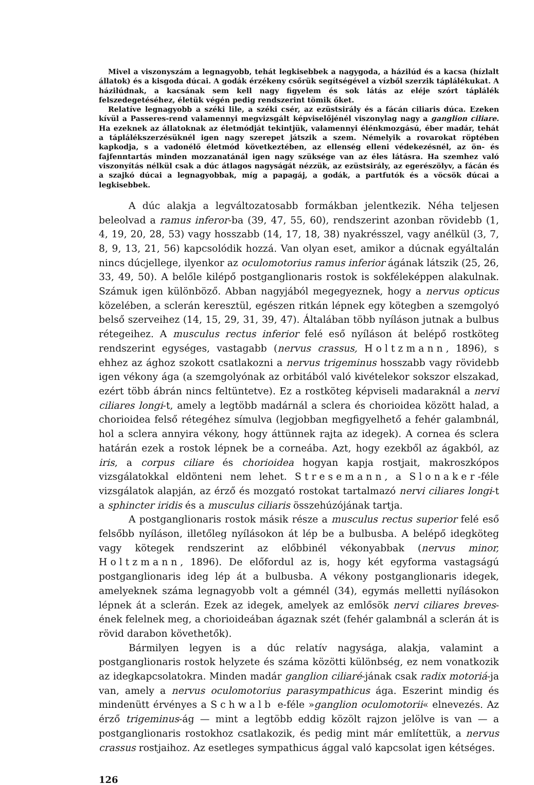Mivel a viszonyszám a legnagyobb, tehát legkisebbek a nagygoda, a házilúd és a kacsa (hízlalt állatok) és a kisgoda dúcai. A godák érzékeny csőrük segítségével a vízből szerzik táplálékukat. A házilúdnak, a kacsának sem kell nagy figyelem és sok látás az eléje szórt táplálék felszedegetéséhez, életük végén pedig rendszerint tömik őket.
Relatíve legnagyobb a széki lile, a széki csér, az ezüstsirály és a fácán ciliaris dúca. Ezeken kívül a Passeres-rend valamennyi megvizsgált képviselőjénél viszonylag nagy a ganglion ciliare. Ha ezeknek az állatoknak az életmódját tekintjük, valamennyi élénkmozgású, éber madár, tehát a táplálékszerzésüknél igen nagy szerepet játszik a szem. Némelyik a rovarokat röptében kapkodja, s a vadonélő életmód következtében, az ellenség elleni védekezésnél, az ön- és fajfenntartás minden mozzanatánál igen nagy szüksége van az éles látásra. Ha szemhez való viszonyítás nélkül csak a dúc átlagos nagyságát nézzük, az ezüstsirály, az egerészölyv, a fácán és a szajkó dúcai a legnagyobbak, míg a papagáj, a godák, a partfutók és a vöcsök dúcai a legkisebbek.
A dúc alakja a legváltozatosabb formákban jelentkezik. Néha teljesen beleolvad a ramus inferor-ba (39, 47, 55, 60), rendszerint azonban rövidebb (1, 4, 19, 20, 28, 53) vagy hosszabb (14, 17, 18, 38) nyakrésszel, vagy anélkül (3, 7, 8, 9, 13, 21, 56) kapcsolódik hozzá. Van olyan eset, amikor a dúcnak egyáltalán nincs dúcjellege, ilyenkor az oculomotorius ramus inferior ágának látszik (25, 26, 33, 49, 50). A belőle kilépő postganglionaris rostok is sokféleképpen alakulnak. Számuk igen különböző. Abban nagyjából megegyeznek, hogy a nervus opticus közelében, a sclerán keresztül, egészen ritkán lépnek egy kötegben a szemgolyó belső szerveihez (14, 15, 29, 31, 39, 47). Általában több nyíláson jutnak a bulbus rétegeihez. A musculus rectus inferior felé eső nyíláson át belépő rostköteg rendszerint egységes, vastagabb (nervus crassus, Holtzmann, 1896), s ehhez az ághoz szokott csatlakozni a nervus trigeminus hosszabb vagy rövidebb igen vékony ága (a szemgolyónak az orbitából való kivételekor sokszor elszakad, ezért több ábrán nincs feltüntetve). Ez a rostköteg képviseli madaraknál a nervi ciliares longi-t, amely a legtöbb madárnál a sclera és chorioidea között halad, a chorioidea felső rétegéhez símulva (legjobban megfigyelhető a fehér galambnál, hol a sclera annyira vékony, hogy áttünnek rajta az idegek). A cornea és sclera határán ezek a rostok lépnek be a corneába. Azt, hogy ezekből az ágakból, az iris, a corpus ciliare és chorioidea hogyan kapja rostjait, makroszkópos vizsgálatokkal eldönteni nem lehet. Stresemann, a Slonaker-féle vizsgálatok alapján, az érző és mozgató rostokat tartalmazó nervi ciliares longi-t a sphincter iridis és a musculus ciliaris összehúzójának tartja.
A postganglionaris rostok másik része a musculus rectus superior felé eső felsőbb nyíláson, illetőleg nyílásokon át lép be a bulbusba. A belépő idegköteg vagy kötegek rendszerint az előbbinél vékonyabbak (nervus minor, Holtzmann, 1896). De előfordul az is, hogy két egyforma vastagságú postganglionaris ideg lép át a bulbusba. A vékony postganglionaris idegek, amelyeknek száma legnagyobb volt a gémnél (34), egymás melletti nyílásokon lépnek át a sclerán. Ezek az idegek, amelyek az emlősök nervi ciliares breves-ének felelnek meg, a chorioideában ágaznak szét (fehér galambnál a sclerán át is rövid darabon követhetők).
Bármilyen legyen is a dúc relatív nagysága, alakja, valamint a postganglionaris rostok helyzete és száma közötti különbség, ez nem vonatkozik az idegkapcsolatokra. Minden madár ganglion ciliaré-jának csak radix motoriá-ja van, amely a nervus oculomotorius parasympathicus ága. Eszerint mindig és mindenütt érvényes a Schwalb e-féle »ganglion oculomotorii« elnevezés. Az érző trigeminus-ág — mint a legtöbb eddig közölt rajzon jelölve is van — a postganglionaris rostokhoz csatlakozik, és pedig mint már említettük, a nervus crassus rostjaihoz. Az esetleges sympathicus ággal való kapcsolat igen kétséges.
126